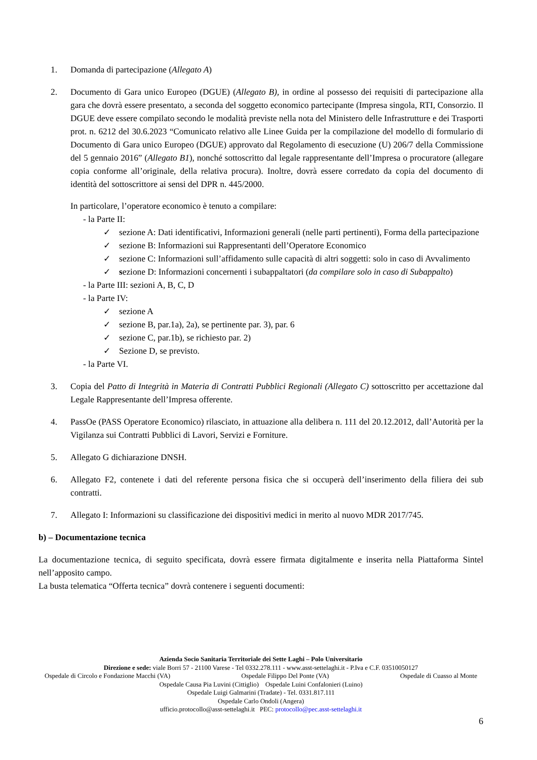1. Domanda di partecipazione (Allegato A)
2. Documento di Gara unico Europeo (DGUE) (Allegato B), in ordine al possesso dei requisiti di partecipazione alla gara che dovrà essere presentato, a seconda del soggetto economico partecipante (Impresa singola, RTI, Consorzio. Il DGUE deve essere compilato secondo le modalità previste nella nota del Ministero delle Infrastrutture e dei Trasporti prot. n. 6212 del 30.6.2023 “Comunicato relativo alle Linee Guida per la compilazione del modello di formulario di Documento di Gara unico Europeo (DGUE) approvato dal Regolamento di esecuzione (U) 206/7 della Commissione del 5 gennaio 2016” (Allegato B1), nonché sottoscritto dal legale rappresentante dell’Impresa o procuratore (allegare copia conforme all’originale, della relativa procura). Inoltre, dovrà essere corredato da copia del documento di identità del sottoscrittore ai sensi del DPR n. 445/2000.
In particolare, l’operatore economico è tenuto a compilare:
- la Parte II:
✓ sezione A: Dati identificativi, Informazioni generali (nelle parti pertinenti), Forma della partecipazione
✓ sezione B: Informazioni sui Rappresentanti dell’Operatore Economico
✓ sezione C: Informazioni sull’affidamento sulle capacità di altri soggetti: solo in caso di Avvalimento
✓ sezione D: Informazioni concernenti i subappaltatori (da compilare solo in caso di Subappalto)
- la Parte III: sezioni A, B, C, D
- la Parte IV:
✓ sezione A
✓ sezione B, par.1a), 2a), se pertinente par. 3), par. 6
✓ sezione C, par.1b), se richiesto par. 2)
✓ Sezione D, se previsto.
- la Parte VI.
3. Copia del Patto di Integrità in Materia di Contratti Pubblici Regionali (Allegato C) sottoscritto per accettazione dal Legale Rappresentante dell’Impresa offerente.
4. PassOe (PASS Operatore Economico) rilasciato, in attuazione alla delibera n. 111 del 20.12.2012, dall’Autorità per la Vigilanza sui Contratti Pubblici di Lavori, Servizi e Forniture.
5. Allegato G dichiarazione DNSH.
6. Allegato F2, contenete i dati del referente persona fisica che si occuperà dell’inserimento della filiera dei sub contratti.
7. Allegato I: Informazioni su classificazione dei dispositivi medici in merito al nuovo MDR 2017/745.
b) – Documentazione tecnica
La documentazione tecnica, di seguito specificata, dovrà essere firmata digitalmente e inserita nella Piattaforma Sintel nell’apposito campo.
La busta telematica “Offerta tecnica” dovrà contenere i seguenti documenti:
Azienda Socio Sanitaria Territoriale dei Sette Laghi – Polo Universitario
Direzione e sede: viale Borri 57 - 21100 Varese - Tel 0332.278.111 - www.asst-settelaghi.it - P.Iva e C.F. 03510050127
Ospedale di Circolo e Fondazione Macchi (VA) Ospedale Filippo Del Ponte (VA) Ospedale di Cuasso al Monte
Ospedale Causa Pia Luvini (Cittiglio) Ospedale Luini Confalonieri (Luino)
Ospedale Luigi Galmarini (Tradate) - Tel. 0331.817.111
Ospedale Carlo Ondoli (Angera)
ufficio.protocollo@asst-settelaghi.it PEC: protocollo@pec.asst-settelaghi.it
6